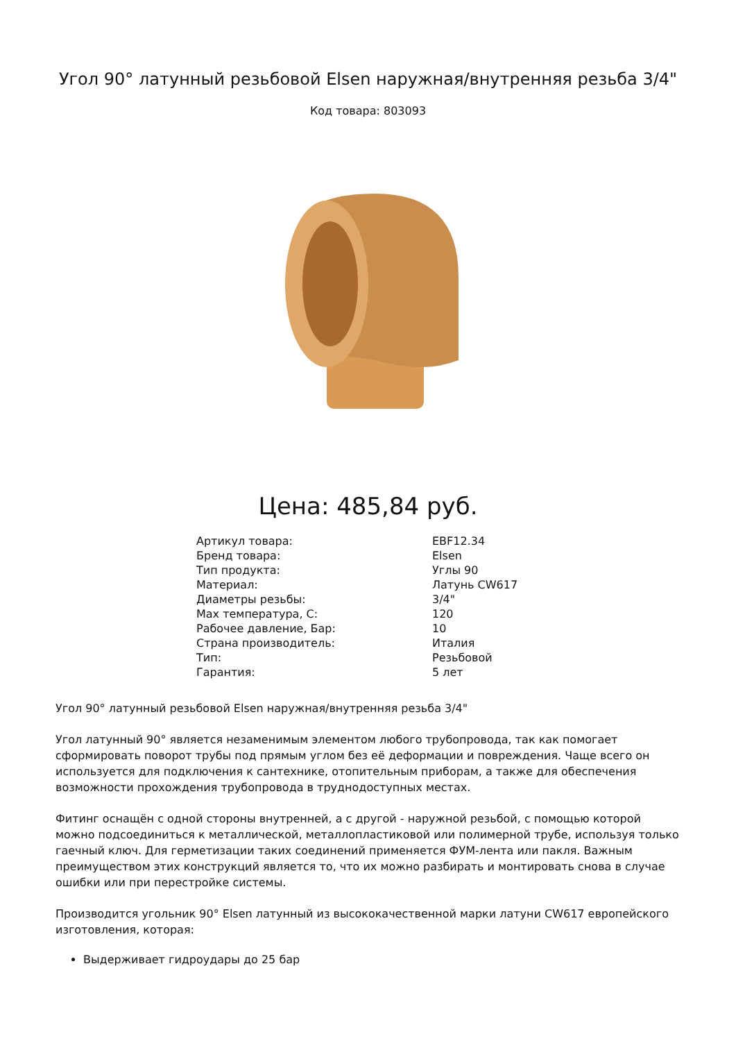Угол 90° латунный резьбовой Elsen наружная/внутренняя резьба 3/4"
Код товара: 803093
Цена: 485,84 руб.
| Артикул товара: | EBF12.34 |
| Бренд товара: | Elsen |
| Тип продукта: | Углы 90 |
| Материал: | Латунь CW617 |
| Диаметры резьбы: | 3/4" |
| Max температура, C: | 120 |
| Рабочее давление, Бар: | 10 |
| Страна производитель: | Италия |
| Тип: | Резьбовой |
| Гарантия: | 5 лет |
Угол 90° латунный резьбовой Elsen наружная/внутренняя резьба 3/4"
Угол латунный 90° является незаменимым элементом любого трубопровода, так как помогает сформировать поворот трубы под прямым углом без её деформации и повреждения. Чаще всего он используется для подключения к сантехнике, отопительным приборам, а также для обеспечения возможности прохождения трубопровода в труднодоступных местах.
Фитинг оснащён с одной стороны внутренней, а с другой - наружной резьбой, с помощью которой можно подсоединиться к металлической, металлопластиковой или полимерной трубе, используя только гаечный ключ. Для герметизации таких соединений применяется ФУМ-лента или пакля. Важным преимуществом этих конструкций является то, что их можно разбирать и монтировать снова в случае ошибки или при перестройке системы.
Производится угольник 90° Elsen латунный из высококачественной марки латуни CW617 европейского изготовления, которая:
Выдерживает гидроудары до 25 бар